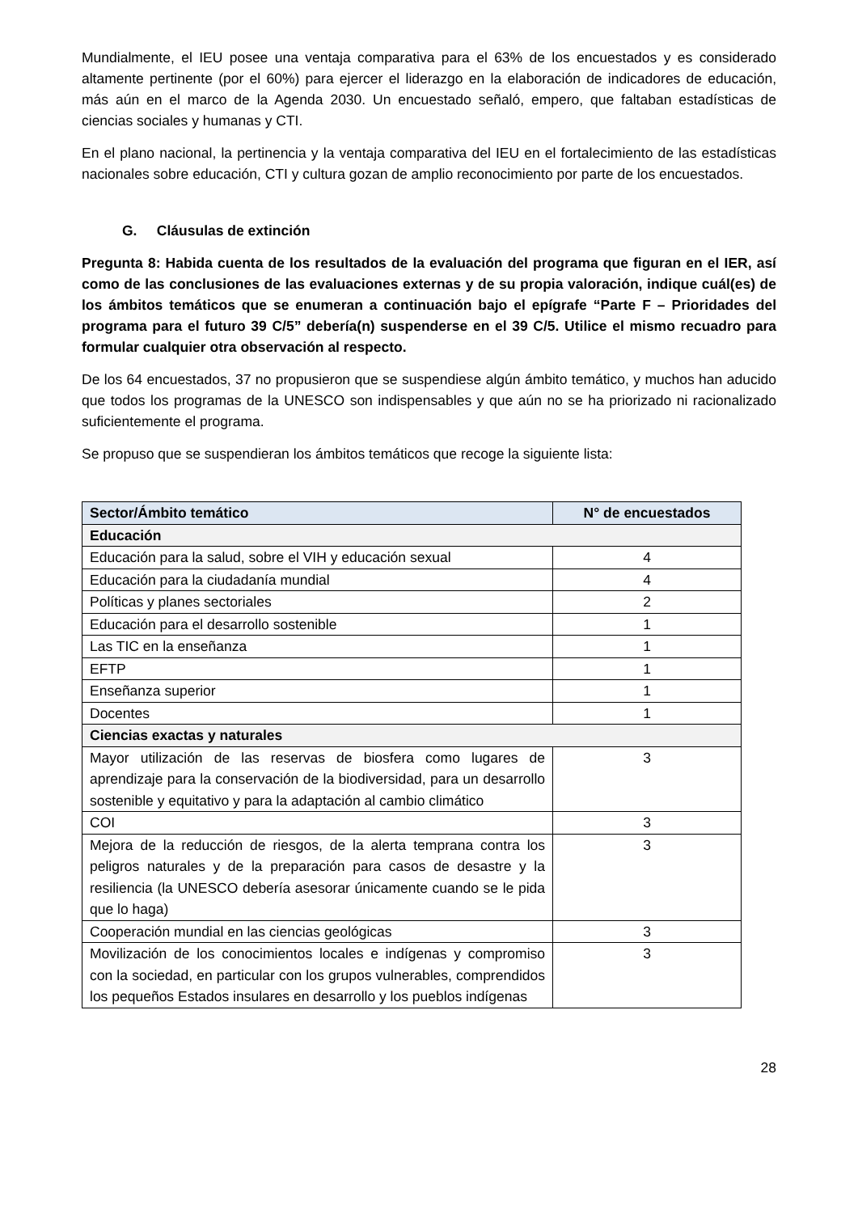Mundialmente, el IEU posee una ventaja comparativa para el 63% de los encuestados y es considerado altamente pertinente (por el 60%) para ejercer el liderazgo en la elaboración de indicadores de educación, más aún en el marco de la Agenda 2030. Un encuestado señaló, empero, que faltaban estadísticas de ciencias sociales y humanas y CTI.
En el plano nacional, la pertinencia y la ventaja comparativa del IEU en el fortalecimiento de las estadísticas nacionales sobre educación, CTI y cultura gozan de amplio reconocimiento por parte de los encuestados.
G. Cláusulas de extinción
Pregunta 8: Habida cuenta de los resultados de la evaluación del programa que figuran en el IER, así como de las conclusiones de las evaluaciones externas y de su propia valoración, indique cuál(es) de los ámbitos temáticos que se enumeran a continuación bajo el epígrafe “Parte F – Prioridades del programa para el futuro 39 C/5” debería(n) suspenderse en el 39 C/5. Utilice el mismo recuadro para formular cualquier otra observación al respecto.
De los 64 encuestados, 37 no propusieron que se suspendiese algún ámbito temático, y muchos han aducido que todos los programas de la UNESCO son indispensables y que aún no se ha priorizado ni racionalizado suficientemente el programa.
Se propuso que se suspendieran los ámbitos temáticos que recoge la siguiente lista:
| Sector/Ámbito temático | N° de encuestados |
| --- | --- |
| Educación | |
| Educación para la salud, sobre el VIH y educación sexual | 4 |
| Educación para la ciudadanía mundial | 4 |
| Políticas y planes sectoriales | 2 |
| Educación para el desarrollo sostenible | 1 |
| Las TIC en la enseñanza | 1 |
| EFTP | 1 |
| Enseñanza superior | 1 |
| Docentes | 1 |
| Ciencias exactas y naturales | |
| Mayor utilización de las reservas de biosfera como lugares de aprendizaje para la conservación de la biodiversidad, para un desarrollo sostenible y equitativo y para la adaptación al cambio climático | 3 |
| COI | 3 |
| Mejora de la reducción de riesgos, de la alerta temprana contra los peligros naturales y de la preparación para casos de desastre y la resiliencia (la UNESCO debería asesorar únicamente cuando se le pida que lo haga) | 3 |
| Cooperación mundial en las ciencias geológicas | 3 |
| Movilización de los conocimientos locales e indígenas y compromiso con la sociedad, en particular con los grupos vulnerables, comprendidos los pequeños Estados insulares en desarrollo y los pueblos indígenas | 3 |
28